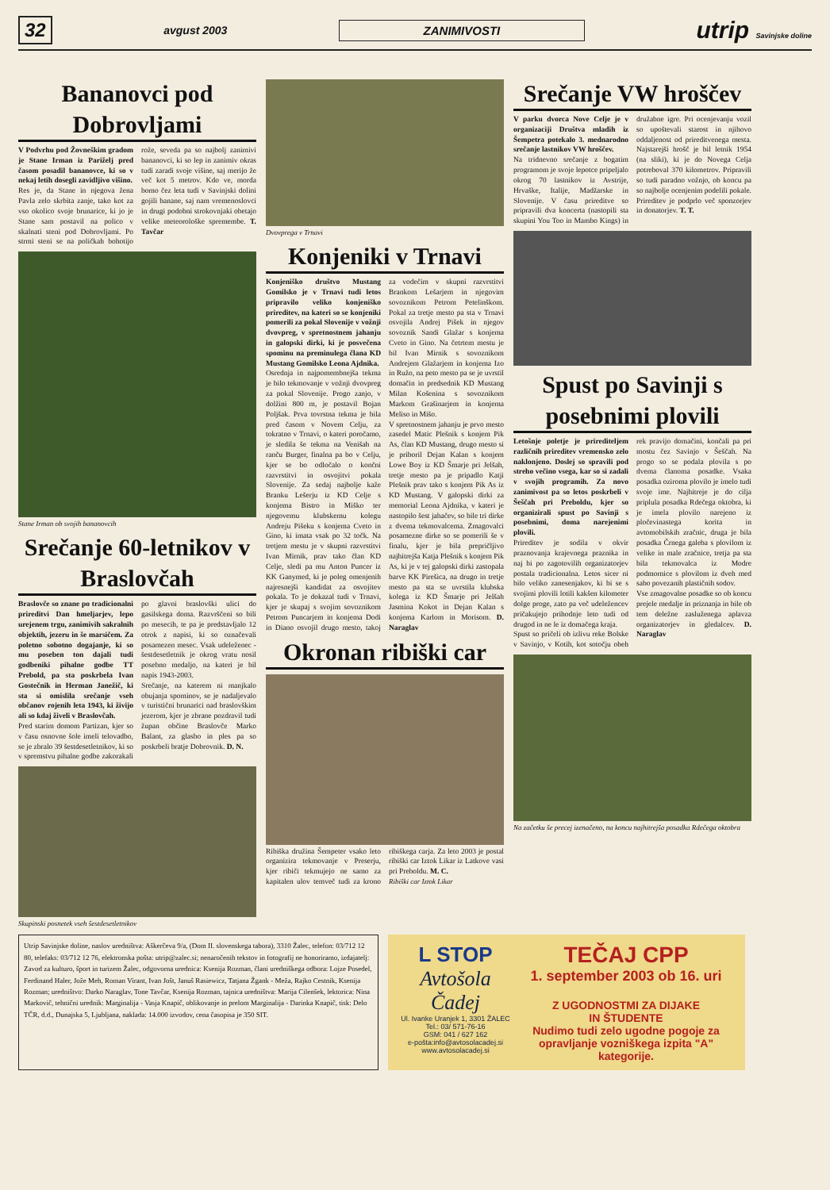32 avgust 2003 ZANIMIVOSTI utrip Savinjske doline
Bananovci pod Dobrovljami
V Podvrhu pod Žovneškim gradom je Stane Irman iz Pariželj pred časom posadil bananovce, ki so v nekaj letih dosegli zavidljivo višino.
Res je, da Stane in njegova žena Pavla zelo skrbita zanje, tako kot za vso okolico svoje brunarice, ki jo je Stane sam postavil na polico v skalnati steni pod Dobrovljami. Po strmi steni se na poličkah bohotijo rože, seveda pa so najbolj zanimivi bananovci, ki so lep in zanimiv okras tudi zaradi svoje višine, saj merijo že več kot 5 metrov. Kdo ve, morda bomo čez leta tudi v Savinjski dolini gojili banane, saj nam vremenoslovci in drugi podobni strokovnjaki obetajo velike meteorološke spremembe. T. Tavčar
Stane Irman ob svojih bananovcih
Srečanje 60-letnikov v Braslovčah
Braslovče so znane po tradicionalni prireditvi Dan hmeljarjev, lepo urejenem trgu, zanimivih sakralnih objektih, jezeru in še marsičem. Za poletno sobotno dogajanje, ki so mu poseben ton dajali tudi godbeniki pihalne godbe TT Prebold, pa sta poskrbela Ivan Gostečnik in Herman Janežič, ki sta si omislila srečanje vseh občanov rojenih leta 1943, ki živijo ali so kdaj živeli v Braslovčah.
Pred starim domom Partizan, kjer so v času osnovne šole imeli telovadbo, se je zbralo 39 šestdesetletnikov, ki so v spremstvu pihalne godbe zakorakali po glavni braslovški ulici do gasilskega doma. Razvrščeni so bili po mesecih, te pa je predstavljalo 12 otrok z napisi, ki so označevali posamezen mesec. Vsak udeleženec - šestdesetletnik je okrog vratu nosil posebno medaljo, na kateri je bil napis 1943-2003.
Srečanje, na katerem ni manjkalo obujanja spominov, se je nadaljevalo v turistični brunarici nad braslovškim jezerom, kjer je zbrane pozdravil tudi župan občine Braslovče Marko Balant, za glasbo in ples pa so poskrbeli bratje Dobrovnik. D. N.
Skupinski posnetek vseh šestdesetletnikov
Dvovprega v Trnavi
Konjeniki v Trnavi
Konjeniško društvo Mustang Gomilsko je v Trnavi tudi letos pripravilo veliko konjeniško prireditev, na kateri so se konjeniki pomerili za pokal Slovenije v vožnji dvovpreg, v spretnostnem jahanju in galopski dirki, ki je posvečena spominu na preminulega člana KD Mustang Gomilsko Leona Ajdnika.
Osrednja in najpomembnejša tekma je bilo tekmovanje v vožnji dvovpreg za pokal Slovenije. Progo zanjo, v dolžini 800 m, je postavil Bojan Poljšak. Prva tovrstna tekma je bila pred časom v Novem Celju, za tokratno v Trnavi, o kateri poročamo, je sledila še tekma na Venišah na ranču Burger, finalna pa bo v Celju, kjer se bo odločalo o končni razvrstitvi in osvojitvi pokala Slovenije. Za sedaj najbolje kaže Branku Lešerju iz KD Celje s konjema Bistro in Miško ter njegovemu klubskemu kolegu Andreju Pišeku s konjema Cveto in Gino, ki imata vsak po 32 točk. Na tretjem mestu je v skupni razvrstitvi Ivan Mirnik, prav tako član KD Celje, sledi pa mu Anton Puncer iz KK Ganymed, ki je poleg omenjenih najresnejši kandidat za osvojitev pokala. To je dokazal tudi v Trnavi, kjer je skupaj s svojim sovoznikom Petrom Puncarjem in konjema Dodi in Diano osvojil drugo mesto, takoj za vodečim v skupni razvrstitvi Brankom Lešarjem in njegovim sovoznikom Petrom Petelinškom. Pokal za tretje mesto pa sta v Trnavi osvojila Andrej Pišek in njegov sovoznik Sandi Glažar s konjema Cveto in Gino. Na četrtem mestu je bil Ivan Mirnik s sovoznikom Andrejem Glažarjem in konjema Izo in Ružo, na peto mesto pa se je uvrstil domačin in predsednik KD Mustang Milan Košenina s sovoznikom Markom Grašinarjem in konjema Meliso in Mišo.
V spretnostnem jahanju je prvo mesto zasedel Matic Plešnik s konjem Pik As, član KD Mustang, drugo mesto si je priboril Dejan Kalan s konjem Lowe Boy iz KD Šmarje pri Jelšah, tretje mesto pa je pripadlo Katji Plešnik prav tako s konjem Pik As iz KD Mustang. V galopski dirki za memorial Leona Ajdnika, v kateri je nastopilo šest jahačev, so bile tri dirke z dvema tekmovalcema. Zmagovalci posamezne dirke so se pomerili še v finalu, kjer je bila prepričljivo najhitrejša Katja Plešnik s konjem Pik As, ki je v tej galopski dirki zastopala barve KK Pirešica, na drugo in tretje mesto pa sta se uvrstila klubska kolega iz KD Šmarje pri Jelšah Jasmina Kokot in Dejan Kalan s konjema Karlom in Morisom. D. Naraglav
Okronan ribiški car
Ribiška družina Šempeter vsako leto organizira tekmovanje v Preserju, kjer ribiči tekmujejo ne samo za kapitalen ulov temveč tudi za krono ribiškega carja. Za leto 2003 je postal ribiški car Iztok Likar iz Latkove vasi pri Preboldu. M. C.
Ribiški car Iztok Likar
Srečanje VW hroščev
V parku dvorca Nove Celje je v organizaciji Društva mladih iz Šempetra potekalo 3. mednarodno srečanje lastnikov VW hroščev.
Na tridnevno srečanje z bogatim programom je svoje lepotce pripeljalo okrog 70 lastnikov iz Avstrije, Hrvaške, Italije, Madžarske in Slovenije. V času prireditve so pripravili dva koncerta (nastopili sta skupini You Too in Mambo Kings) in družabne igre. Pri ocenjevanju vozil so upoštevali starost in njihovo oddaljenost od prireditvenega mesta. Najstarejši hrošč je bil letnik 1954 (na sliki), ki je do Novega Celja potreboval 370 kilometrov. Pripravili so tudi paradno vožnjo, ob koncu pa so najbolje ocenjenim podelili pokale. Prireditev je podprlo več sponzorjev in donatorjev. T. T.
Spust po Savinji s posebnimi plovili
Letošnje poletje je prirediteljem različnih prireditev vremensko zelo naklonjeno. Doslej so spravili pod streho večino vsega, kar so si zadali v svojih programih. Za novo zanimivost pa so letos poskrbeli v Šeščah pri Preboldu, kjer so organizirali spust po Savinji s posebnimi, doma narejenimi plovili.
Prireditev je sodila v okvir praznovanja krajevnega praznika in naj bi po zagotovilih organizatorjev postala tradicionalna. Letos sicer ni bilo veliko zanesenjakov, ki bi se s svojimi plovili lotili kakšen kilometer dolge proge, zato pa več udeležencev pričakujejo prihodnje leto tudi od drugod in ne le iz domačega kraja.
Spust so pričeli ob izlivu reke Bolske v Savinjo, v Kotih, kot sotočju obeh rek pravijo domačini, končali pa pri mostu čez Savinjo v Šeščah. Na progo so se podala plovila s po dvema članoma posadke. Vsaka posadka oziroma plovilo je imelo tudi svoje ime. Najhitreje je do cilja priplula posadka Rdečega oktobra, ki je imela plovilo narejeno iz pločevinastega korita in avtomobilskih zračnic, druga je bila posadka Črnega galeba s plovilom iz velike in male zračnice, tretja pa sta bila tekmovalca iz Modre podmornice s plovilom iz dveh med sabo povezanih plastičnih sodov.
Vse zmagovalne posadke so ob koncu prejele medalje in priznanja in bile ob tem deležne zasluženega aplavza organizatorjev in gledalcev. D. Naraglav
Na začetku še precej izenačeno, na koncu najhitrejša posadka Rdečega oktobra
Utrip Savinjske doline, naslov uredništva: Aškerčeva 9/a, (Dom II. slovenskega tabora), 3310 Žalec, telefon: 03/712 12 80, telefaks: 03/712 12 76, elektronska pošta: utrip@zalec.si; nenaročenih tekstov in fotografij ne honoriramo, izdajatelj: Zavod za kulturo, šport in turizem Žalec, odgovorna urednica: Ksenija Rozman, člani uredniškega odbora: Lojze Posedel, Ferdinand Haler, Jože Meh, Roman Virant, Ivan Jošt, Januš Rasiewicz, Tatjana Žgank - Meža, Rajko Cestnik, Ksenija Rozman; uredništvo: Darko Naraglav, Tone Tavčar, Ksenija Rozman, tajnica uredništva: Marija Cilenšek, lektorica: Nina Markovič, tehnični urednik: Marginalija - Vasja Knapič, oblikovanje in prelom Marginalija - Darinka Knapič, tisk: Delo TČR, d.d., Dunajska 5, Ljubljana, naklada: 14.000 izvodov, cena časopisa je 350 SIT.
L STOP
Avtošola Čadej
Ul. Ivanke Uranjek 1, 3301 ŽALEC
Tel.: 03/ 571-76-16
GSM: 041 / 627 162
e-pošta:info@avtosolacadej.si
www.avtosolacadej.si
TEČAJ CPP
1. september 2003 ob 16. uri
Z UGODNOSTMI ZA DIJAKE
IN ŠTUDENTE
Nudimo tudi zelo ugodne pogoje za opravljanje vozniškega izpita "A" kategorije.